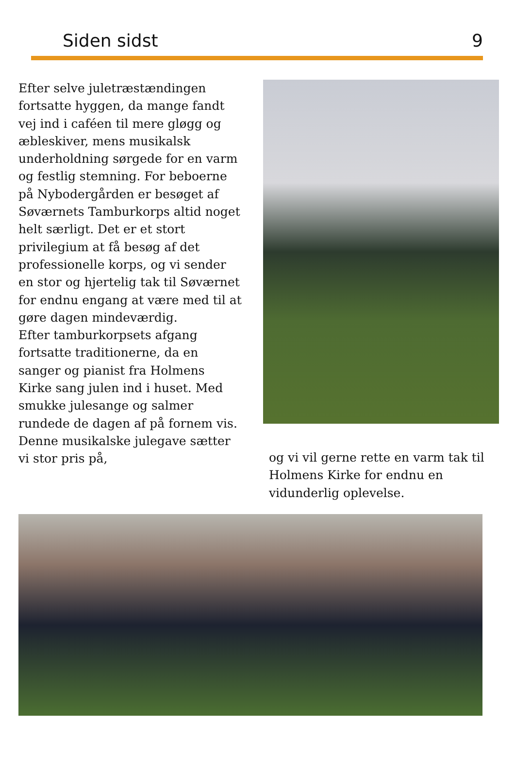Siden sidst 9
Efter selve juletræstændingen fortsatte hyggen, da mange fandt vej ind i caféen til mere gløgg og æbleskiver, mens musikalsk underholdning sørgede for en varm og festlig stemning. For beboerne på Nybodergården er besøget af Søværnets Tamburkorps altid noget helt særligt. Det er et stort privilegium at få besøg af det professionelle korps, og vi sender en stor og hjertelig tak til Søværnet for endnu engang at være med til at gøre dagen mindeværdig.
Efter tamburkorpsets afgang fortsatte traditionerne, da en sanger og pianist fra Holmens Kirke sang julen ind i huset. Med smukke julesange og salmer rundede de dagen af på fornem vis. Denne musikalske julegave sætter vi stor pris på,
og vi vil gerne rette en varm tak til Holmens Kirke for endnu en vidunderlig oplevelse.